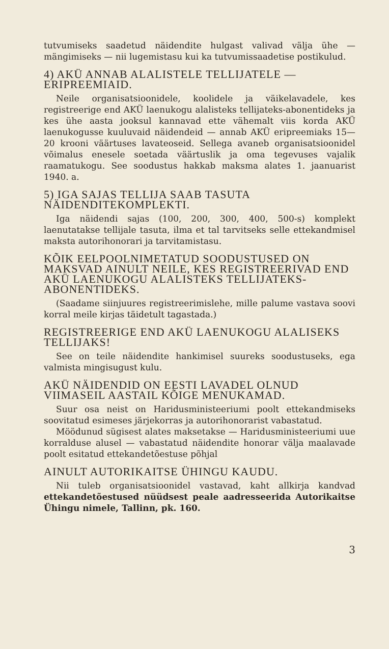tutvumiseks saadetud näidendite hulgast valivad välja ühe — mängimiseks — nii lugemistasu kui ka tutvumissaadetise postikulud.
4) AKÜ ANNAB ALALISTELE TELLIJATELE — ERIPREEMIAID.
Neile organisatsioonidele, koolidele ja väikelavadele, kes registreerige end AKÜ laenukogu alalisteks tellijateks-abonentideks ja kes ühe aasta jooksul kannavad ette vähemalt viis korda AKÜ laenukogusse kuuluvaid näidendeid — annab AKÜ eripreemiaks 15—20 krooni väärtuses lavateoseid. Sellega avaneb organisatsioonidel võimalus enesele soetada väärtuslik ja oma tegevuses vajalik raamatukogu. See soodustus hakkab maksma alates 1. jaanuarist 1940. a.
5) IGA SAJAS TELLIJA SAAB TASUTA NÄIDENDITEKOMPLEKTI.
Iga näidendi sajas (100, 200, 300, 400, 500-s) komplekt laenutatakse tellijale tasuta, ilma et tal tarvitseks selle ettekandmisel maksta autorihonorari ja tarvitamistasu.
KÕIK EELPOOLNIMETATUD SOODUSTUSED ON MAKSVAD AINULT NEILE, KES REGISTREERIVAD END AKÜ LAENUKOGU ALALISTEKS TELLIJATEKS-ABONENTIDEKS.
(Saadame siinjuures registreerimislehe, mille palume vastava soovi korral meile kirjas täidetult tagastada.)
REGISTREERIGE END AKÜ LAENUKOGU ALALISEKS TELLIJAKS!
See on teile näidendite hankimisel suureks soodustuseks, ega valmista mingisugust kulu.
AKÜ NÄIDENDID ON EESTI LAVADEL OLNUD VIIMASEIL AASTAIL KÕIGE MENUKAMAD.
Suur osa neist on Haridusministeeriumi poolt ettekandmiseks soovitatud esimeses järjekorras ja autorihonorarist vabastatud.
Möödunud sügisest alates maksetakse — Haridusministeeriumi uue korralduse alusel — vabastatud näidendite honorar välja maalavade poolt esitatud ettekandetõestuse põhjal
AINULT AUTORIKAITSE ÜHINGU KAUDU.
Nii tuleb organisatsioonidel vastavad, kaht allkirja kandvad ettekandetõestused nüüdsest peale aadresseerida Autorikaitse Ühingu nimele, Tallinn, pk. 160.
3